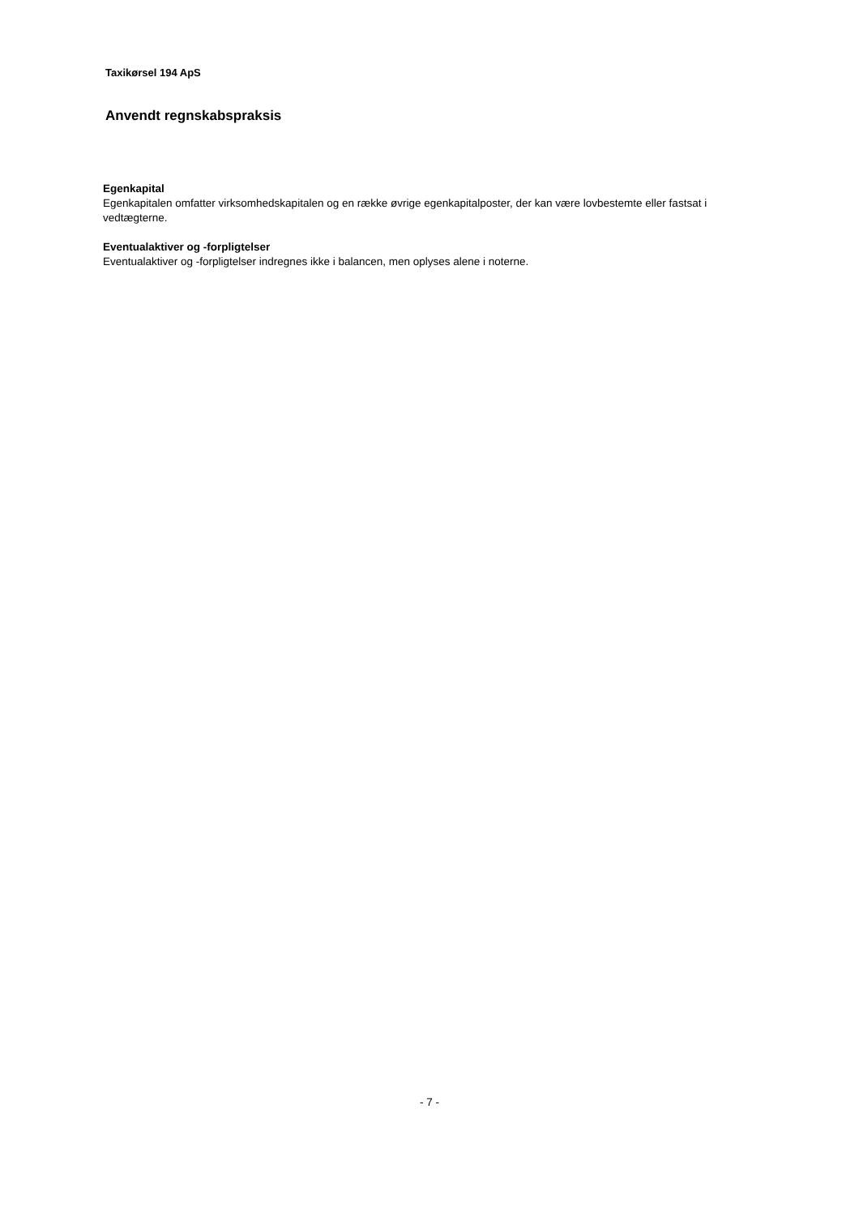Taxikørsel 194 ApS
Anvendt regnskabspraksis
Egenkapital
Egenkapitalen omfatter virksomhedskapitalen og en række øvrige egenkapitalposter, der kan være lovbestemte eller fastsat i vedtægterne.
Eventualaktiver og -forpligtelser
Eventualaktiver og -forpligtelser indregnes ikke i balancen, men oplyses alene i noterne.
- 7 -